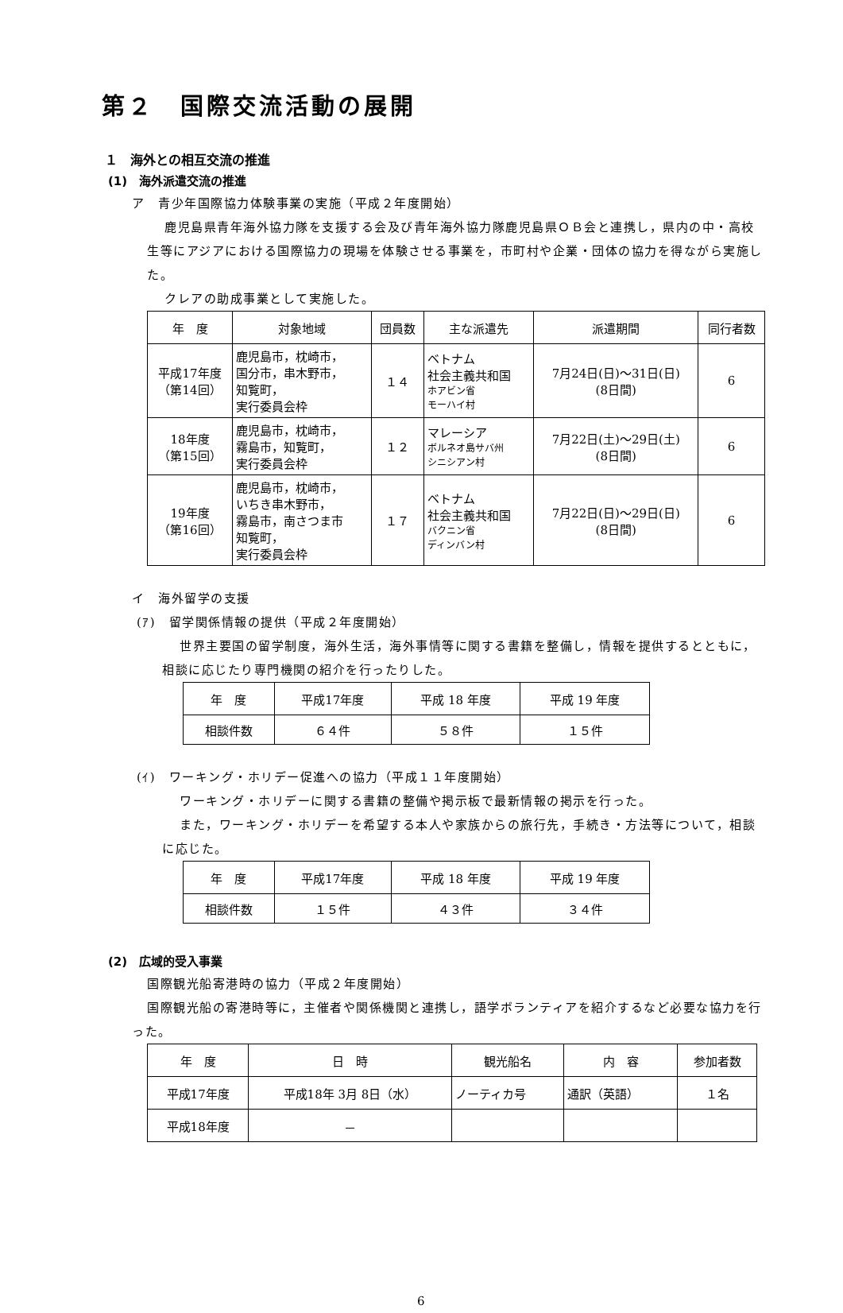第２　国際交流活動の展開
１　海外との相互交流の推進
(1)　海外派遣交流の推進
ア　青少年国際協力体験事業の実施（平成２年度開始）
鹿児島県青年海外協力隊を支援する会及び青年海外協力隊鹿児島県ＯＢ会と連携し，県内の中・高校生等にアジアにおける国際協力の現場を体験させる事業を，市町村や企業・団体の協力を得ながら実施した。
クレアの助成事業として実施した。
| 年 度 | 対象地域 | 団員数 | 主な派遣先 | 派遣期間 | 同行者数 |
| --- | --- | --- | --- | --- | --- |
| 平成17年度 （第14回） | 鹿児島市，枕崎市， 国分市，串木野市， 知覧町， 実行委員会枠 | １４ | ベトナム 社会主義共和国 ホアビン省 モーハイ村 | 7月24日(日)～31日(日) (8日間) | 6 |
| 18年度 （第15回） | 鹿児島市，枕崎市， 霧島市，知覧町， 実行委員会枠 | １２ | マレーシア ボルネオ島サバ州 シニシアン村 | 7月22日(土)～29日(土) (8日間) | 6 |
| 19年度 （第16回） | 鹿児島市，枕崎市， いちき串木野市， 霧島市，南さつま市 知覧町， 実行委員会枠 | １７ | ベトナム 社会主義共和国 バクニン省 ディンバン村 | 7月22日(日)～29日(日) (8日間) | 6 |
イ　海外留学の支援
(ｱ)　留学関係情報の提供（平成２年度開始）
世界主要国の留学制度，海外生活，海外事情等に関する書籍を整備し，情報を提供するとともに，相談に応じたり専門機関の紹介を行ったりした。
| 年 度 | 平成17年度 | 平成 18 年度 | 平成 19 年度 |
| 相談件数 | ６４件 | ５８件 | １５件 |
(ｲ)　ワーキング・ホリデー促進への協力（平成１１年度開始）
ワーキング・ホリデーに関する書籍の整備や掲示板で最新情報の掲示を行った。
また，ワーキング・ホリデーを希望する本人や家族からの旅行先，手続き・方法等について，相談に応じた。
| 年 度 | 平成17年度 | 平成 18 年度 | 平成 19 年度 |
| 相談件数 | １５件 | ４３件 | ３４件 |
(2)　広域的受入事業
国際観光船寄港時の協力（平成２年度開始）
国際観光船の寄港時等に，主催者や関係機関と連携し，語学ボランティアを紹介するなど必要な協力を行った。
| 年 度 | 日 時 | 観光船名 | 内 容 | 参加者数 |
| 平成17年度 | 平成18年 3月 8日（水） | ノーティカ号 | 通訳（英語） | １名 |
| 平成18年度 | － | | | |
6